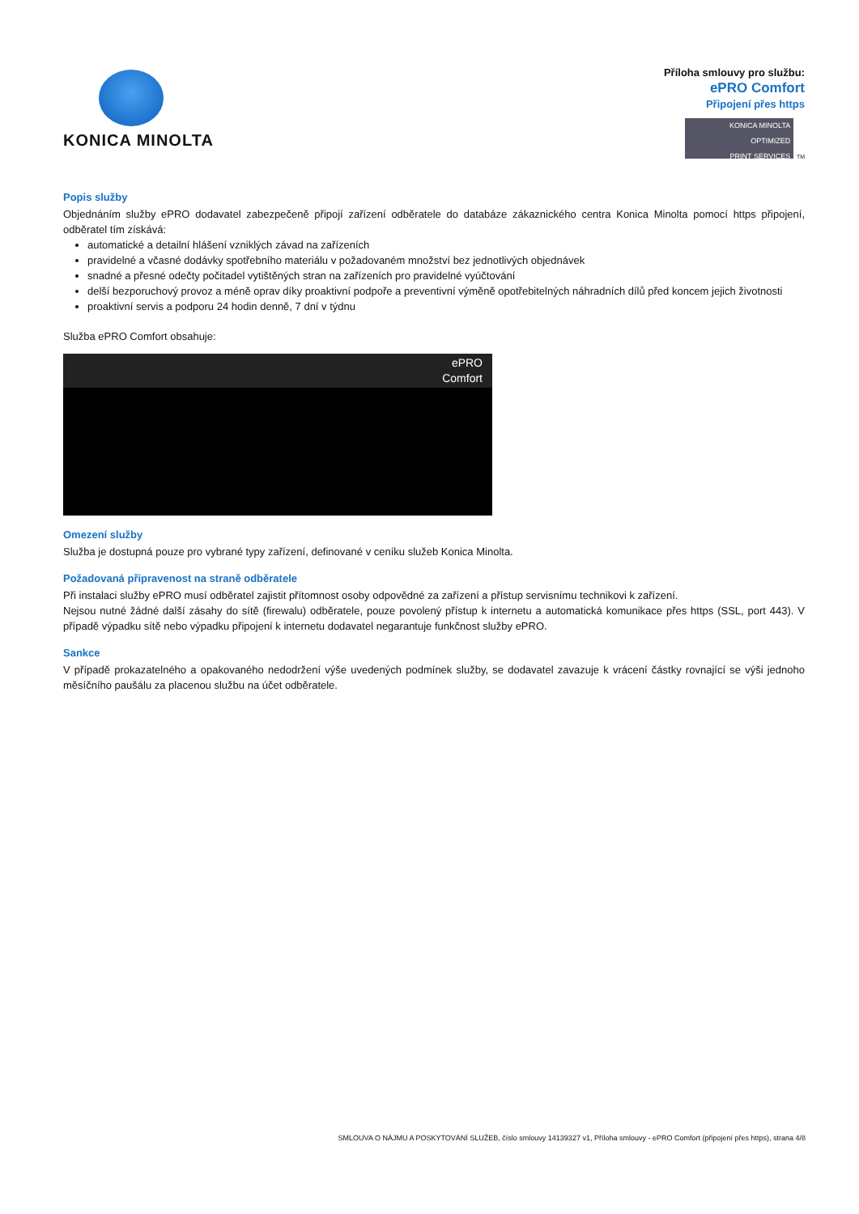KONICA MINOLTA
Příloha smlouvy pro službu:
ePRO Comfort
Připojení přes https
KONICA MINOLTA
OPTIMIZED
PRINT SERVICES TM
Popis služby
Objednáním služby ePRO dodavatel zabezpečeně připojí zařízení odběratele do databáze zákaznického centra Konica Minolta pomocí https připojení, odběratel tím získává:
automatické a detailní hlášení vzniklých závad na zařízeních
pravidelné a včasné dodávky spotřebního materiálu v požadovaném množství bez jednotlivých objednávek
snadné a přesné odečty počitadel vytištěných stran na zařízeních pro pravidelné vyúčtování
delší bezporuchový provoz a méně oprav díky proaktivní podpoře a preventivní výměně opotřebitelných náhradních dílů před koncem jejich životnosti
proaktivní servis a podporu 24 hodin denně, 7 dní v týdnu
Služba ePRO Comfort obsahuje:
| ePRO Comfort |
| --- |
Omezení služby
Služba je dostupná pouze pro vybrané typy zařízení, definované v ceníku služeb Konica Minolta.
Požadovaná připravenost na straně odběratele
Při instalaci služby ePRO musí odběratel zajistit přítomnost osoby odpovědné za zařízení a přístup servisnímu technikovi k zařízení.
Nejsou nutné žádné další zásahy do sítě (firewalu) odběratele, pouze povolený přístup k internetu a automatická komunikace přes https (SSL, port 443). V případě výpadku sítě nebo výpadku připojení k internetu dodavatel negarantuje funkčnost služby ePRO.
Sankce
V případě prokazatelného a opakovaného nedodržení výše uvedených podmínek služby, se dodavatel zavazuje k vrácení částky rovnající se výši jednoho měsíčního paušálu za placenou službu na účet odběratele.
SMLOUVA O NÁJMU A POSKYTOVÁNÍ SLUŽEB, číslo smlouvy 14139327 v1, Příloha smlouvy - ePRO Comfort (připojení přes https), strana 4/8